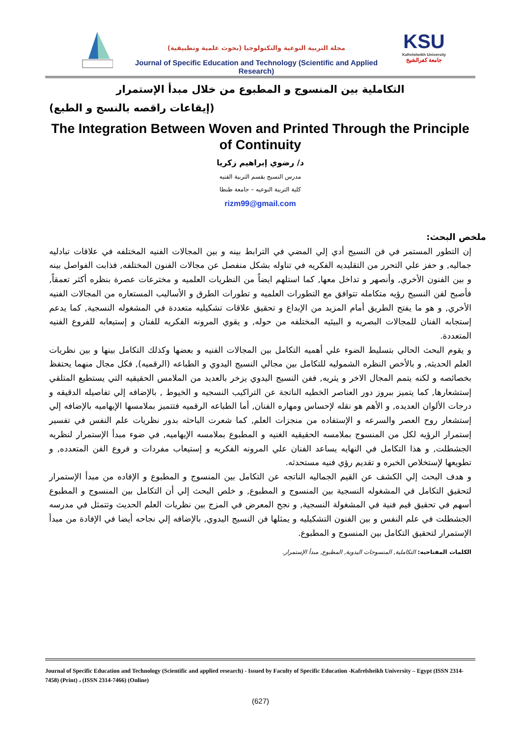مجلة التربية النوعية والتكنولوجيا (بحوث علمية وتطبيقية)
Journal of Specific Education and Technology (Scientific and Applied Research)
KSU
Kafrelsheikh University
جامعة كفرالشيخ
التكاملية بين المنسوج و المطبوع من خلال مبدأ الإستمرار
(إيقاعات راقصه بالنسج و الطبع)
The Integration Between Woven and Printed Through the Principle of Continuity
د/ رضوي إبراهيم زكريا
مدرس النسيج بقسم التربية الفنيه
كلية التربية النوعيه – جامعة طنطا
rizm99@gmail.com
ملخص البحث:
إن التطور المستمر في فن النسيج أدي إلي المضي في الترابط بينه و بين المجالات الفنيه المختلفه في علاقات تبادليه جماليه, و حفز علي التحرر من التقليديه الفكريه في تناوله بشكل منفصل عن مجالات الفنون المختلفه, فذابت الفواصل بينه و بين الفنون الأخري, وأنصهر و تداخل معها, كما استلهم ايضاً من النظريات العلميه و مخترعات عصرة بنظره أكثر تعمقاً, فأصبح لفن النسيج رؤيه متكامله تتوافق مع التطورات العلميه و تطورات الطرق و الأساليب المستعاره من المجالات الفنيه الأخري, و هو ما يفتح الطريق أمام المزيد من الإبداع و تحقيق علاقات تشكيليه متعددة في المشغوله النسجية, كما يدعم إستجابه الفنان للمجالات البصريه و البيئيه المختلفه من حوله, و يقوي المرونه الفكريه للفنان و إستيعابه للفروع الفنيه المتعددة.
و يقوم البحث الحالي بتسليط الضوء علي أهميه التكامل بين المجالات الفنيه و بعضها وكذلك التكامل بينها و بين نظريات العلم الحديثه, و بالأخص النظره الشموليه للتكامل بين مجالي النسيج اليدوي و الطباعه (الرقميه), فكل مجال منهما يحتفظ بخصائصه و لكنه يتمم المجال الاخر و يثريه, ففن النسيج اليدوي يزخر بالعديد من الملامس الحقيقيه التي يستطيع المتلقي إستشعارها, كما يتميز ببروز دور العناصر الخطيه الناتجة عن التراكيب النسجيه و الخيوط , بالإضافه إلي تفاصيله الدقيقه و درجات الألوان العديده, و الأهم هو نقله لإحساس ومهاره الفنان, أما الطباعه الرقميه فتتميز بملامسها الإيهاميه بالإضافه إلي إستشعار روح العصر والسرعه و الإستفاده من منجزات العلم, كما شعرت الباحثه بدور نظريات علم النفس في تفسير إستمرار الرؤيه لكل من المنسوج بملامسه الحقيقيه الغنيه و المطبوع بملامسه الإيهاميه, في ضوء مبدأ الإستمرار لنظريه الجشطلت, و هذا التكامل في النهايه يساعد الفنان علي المرونه الفكريه و إستيعاب مفردات و فروع الفن المتعدده, و تطويعها لإستخلاص الخبره و تقديم رؤي فنيه مستحدثه.
و هدف البحث إلي الكشف عن القيم الجماليه الناتجه عن التكامل بين المنسوج و المطبوع و الإفاده من مبدأ الإستمرار لتحقيق التكامل في المشغوله النسجية بين المنسوج و المطبوع, و خلص البحث إلي أن التكامل بين المنسوج و المطبوع أسهم في تحقيق قيم فنية في المشغولة النسجية, و نجح المعرض في المزج بين نظريات العلم الحديث وتتمثل في مدرسه الجشطلت في علم النفس و بين الفنون التشكيليه و يمثلها فن النسيج اليدوي, بالإضافه إلي نجاحه أيضا في الإفادة من مبدأ الإستمرار لتحقيق التكامل بين المنسوج و المطبوع.
الكلمات المفتاحيه: التكاملية, المنسوجات اليدوية, المطبوع, مبدأ الإستمرار.
Journal of Specific Education and Technology (Scientific and applied research) - Issued by Faculty of Specific Education -Kafrelsheikh University – Egypt (ISSN 2314-7458) (Print) ، (ISSN 2314-7466) (Online)
(627)